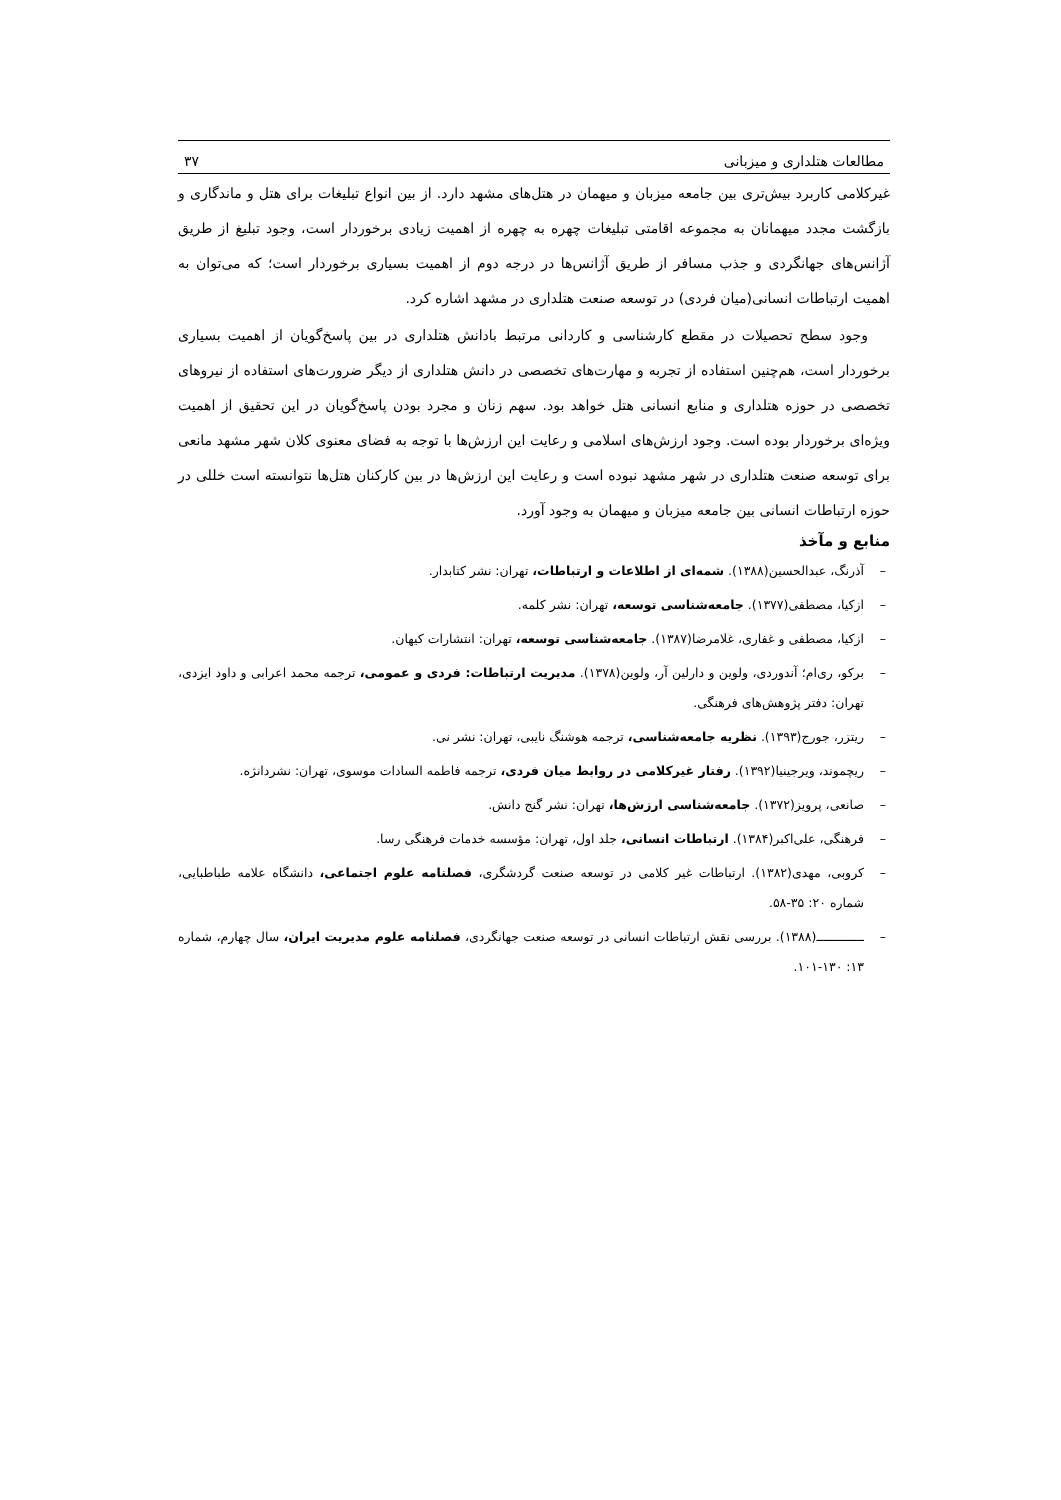مطالعات هتلداری و میزبانی ۳۷
غیرکلامی کاربرد بیش‌تری بین جامعه میزبان و میهمان در هتل‌های مشهد دارد. از بین انواع تبلیغات برای هتل و ماندگاری و بازگشت مجدد میهمانان به مجموعه اقامتی تبلیغات چهره به چهره از اهمیت زیادی برخوردار است، وجود تبلیغ از طریق آژانس‌های جهانگردی و جذب مسافر از طریق آژانس‌ها در درجه دوم از اهمیت بسیاری برخوردار است؛ که می‌توان به اهمیت ارتباطات انسانی(میان فردی) در توسعه صنعت هتلداری در مشهد اشاره کرد.
وجود سطح تحصیلات در مقطع کارشناسی و کاردانی مرتبط بادانش هتلداری در بین پاسخ‌گویان از اهمیت بسیاری برخوردار است، هم‌چنین استفاده از تجربه و مهارت‌های تخصصی در دانش هتلداری از دیگر ضرورت‌های استفاده از نیروهای تخصصی در حوزه هتلداری و منابع انسانی هتل خواهد بود. سهم زنان و مجرد بودن پاسخ‌گویان در این تحقیق از اهمیت ویژه‌ای برخوردار بوده است. وجود ارزش‌های اسلامی و رعایت این ارزش‌ها با توجه به فضای معنوی کلان شهر مشهد مانعی برای توسعه صنعت هتلداری در شهر مشهد نبوده است و رعایت این ارزش‌ها در بین کارکنان هتل‌ها نتوانسته است خللی در حوزه ارتباطات انسانی بین جامعه میزبان و میهمان به وجود آورد.
منابع و مآخذ
– آذرنگ، عبدالحسین(۱۳۸۸). شمه‌ای از اطلاعات و ارتباطات، تهران: نشر کتابدار.
– ازکیا، مصطفی(۱۳۷۷). جامعه‌شناسی توسعه، تهران: نشر کلمه.
– ازکیا، مصطفی و غفاری، غلامرضا(۱۳۸۷). جامعه‌شناسی توسعه، تهران: انتشارات کیهان.
– برکو، ری‌ام؛ آندوردی، ولوین و دارلین آر، ولوین(۱۳۷۸). مدیریت ارتباطات: فردی و عمومی، ترجمه محمد اعرابی و داود ایزدی، تهران: دفتر پژوهش‌های فرهنگی.
– ریتزر، جورج(۱۳۹۳). نظریه جامعه‌شناسی، ترجمه هوشنگ نایبی، تهران: نشر نی.
– ریچموند، ویرجینیا(۱۳۹۲). رفتار غیرکلامی در روابط میان فردی، ترجمه فاطمه السادات موسوی، تهران: نشردانژه.
– صانعی، پرویز(۱۳۷۲). جامعه‌شناسی ارزش‌ها، تهران: نشر گنج دانش.
– فرهنگی، علی‌اکبر(۱۳۸۴). ارتباطات انسانی، جلد اول، تهران: مؤسسه خدمات فرهنگی رسا.
– کروبی، مهدی(۱۳۸۲). ارتباطات غیر کلامی در توسعه صنعت گردشگری، فصلنامه علوم اجتماعی، دانشگاه علامه طباطبایی، شماره ۲۰: ۳۵-۵۸.
– ـــــــــــــ(۱۳۸۸). بررسی نقش ارتباطات انسانی در توسعه صنعت جهانگردی، فصلنامه علوم مدیریت ایران، سال چهارم، شماره ۱۳: ۱۳۰-۱۰۱.